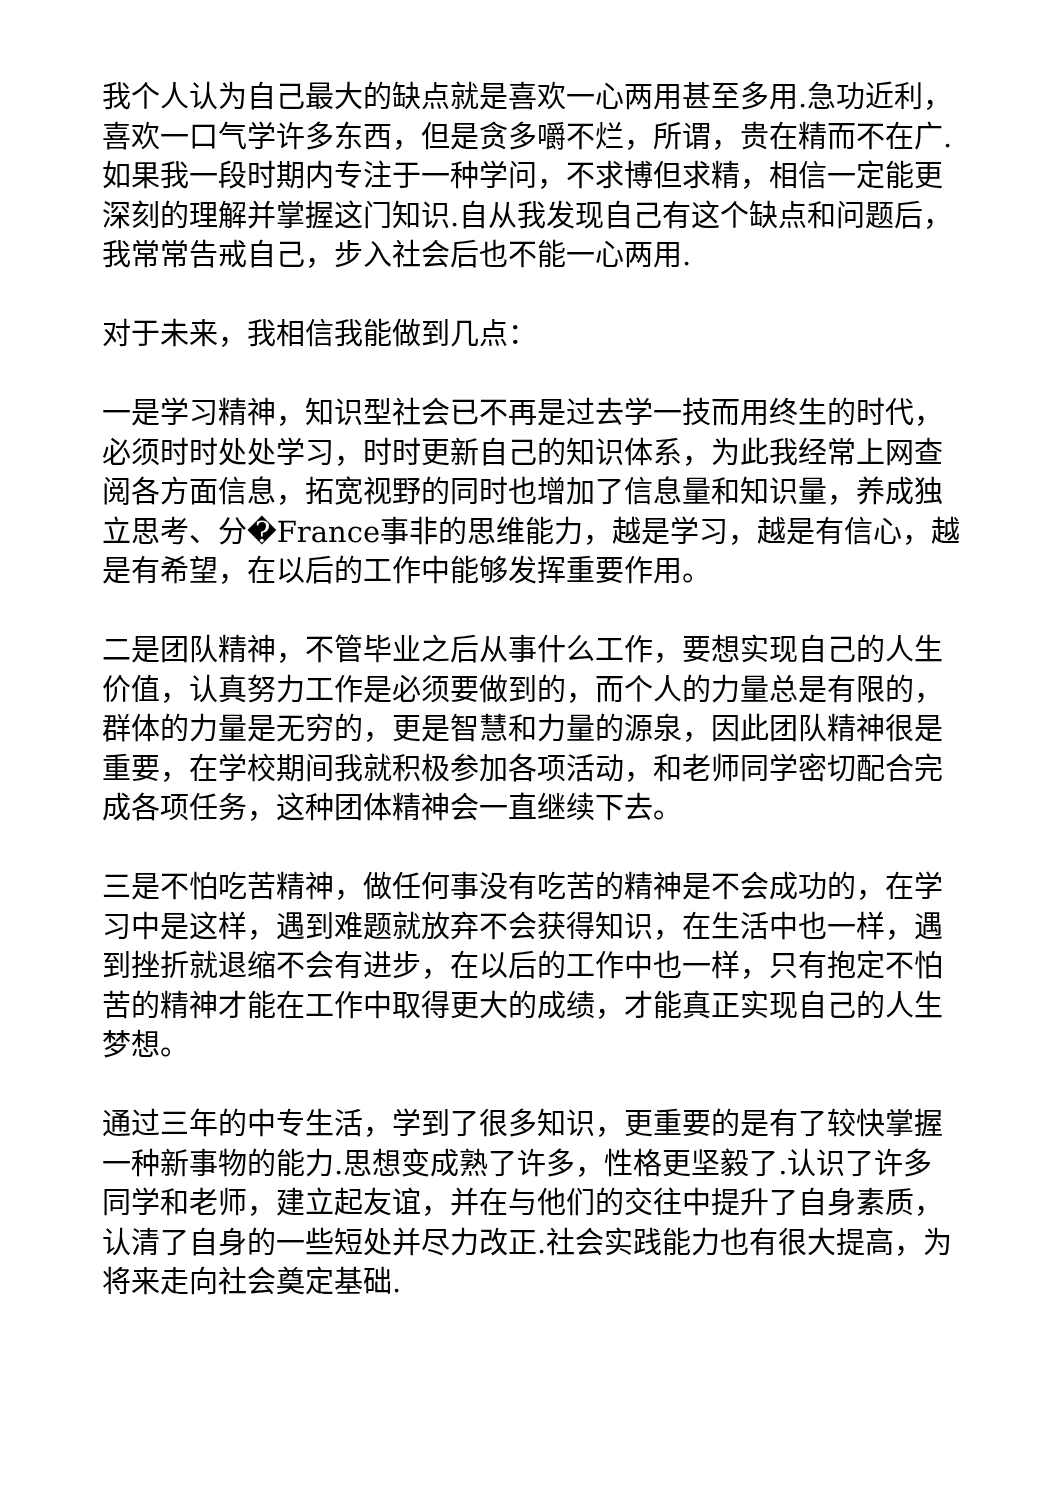我个人认为自己最大的缺点就是喜欢一心两用甚至多用.急功近利，喜欢一口气学许多东西，但是贪多嚼不烂，所谓，贵在精而不在广.如果我一段时期内专注于一种学问，不求博但求精，相信一定能更深刻的理解并掌握这门知识.自从我发现自己有这个缺点和问题后，我常常告戒自己，步入社会后也不能一心两用.
对于未来，我相信我能做到几点：
一是学习精神，知识型社会已不再是过去学一技而用终生的时代，必须时时处处学习，时时更新自己的知识体系，为此我经常上网查阅各方面信息，拓宽视野的同时也增加了信息量和知识量，养成独立思考、分�France事非的思维能力，越是学习，越是有信心，越是有希望，在以后的工作中能够发挥重要作用。
二是团队精神，不管毕业之后从事什么工作，要想实现自己的人生价值，认真努力工作是必须要做到的，而个人的力量总是有限的，群体的力量是无穷的，更是智慧和力量的源泉，因此团队精神很是重要，在学校期间我就积极参加各项活动，和老师同学密切配合完成各项任务，这种团体精神会一直继续下去。
三是不怕吃苦精神，做任何事没有吃苦的精神是不会成功的，在学习中是这样，遇到难题就放弃不会获得知识，在生活中也一样，遇到挫折就退缩不会有进步，在以后的工作中也一样，只有抱定不怕苦的精神才能在工作中取得更大的成绩，才能真正实现自己的人生梦想。
通过三年的中专生活，学到了很多知识，更重要的是有了较快掌握一种新事物的能力.思想变成熟了许多，性格更坚毅了.认识了许多同学和老师，建立起友谊，并在与他们的交往中提升了自身素质，认清了自身的一些短处并尽力改正.社会实践能力也有很大提高，为将来走向社会奠定基础.